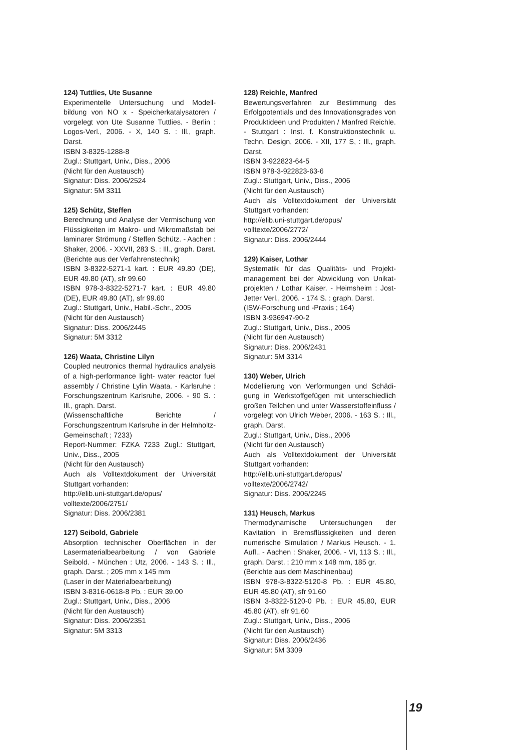124) Tuttlies, Ute Susanne
Experimentelle Untersuchung und Modell-bildung von NO x - Speicherkatalysatoren / vorgelegt von Ute Susanne Tuttlies. - Berlin : Logos-Verl., 2006. - X, 140 S. : Ill., graph. Darst.
ISBN 3-8325-1288-8
Zugl.: Stuttgart, Univ., Diss., 2006
(Nicht für den Austausch)
Signatur: Diss. 2006/2524
Signatur: 5M 3311
125) Schütz, Steffen
Berechnung und Analyse der Vermischung von Flüssigkeiten im Makro- und Mikromaßstab bei laminarer Strömung / Steffen Schütz. - Aachen : Shaker, 2006. - XXVII, 283 S. : Ill., graph. Darst.
(Berichte aus der Verfahrenstechnik)
ISBN 3-8322-5271-1 kart. : EUR 49.80 (DE), EUR 49.80 (AT), sfr 99.60
ISBN 978-3-8322-5271-7 kart. : EUR 49.80 (DE), EUR 49.80 (AT), sfr 99.60
Zugl.: Stuttgart, Univ., Habil.-Schr., 2005
(Nicht für den Austausch)
Signatur: Diss. 2006/2445
Signatur: 5M 3312
126) Waata, Christine Lilyn
Coupled neutronics thermal hydraulics analysis of a high-performance light- water reactor fuel assembly / Christine Lylin Waata. - Karlsruhe : Forschungszentrum Karlsruhe, 2006. - 90 S. : Ill., graph. Darst.
(Wissenschaftliche Berichte / Forschungszentrum Karlsruhe in der Helmholtz-Gemeinschaft ; 7233)
Report-Nummer: FZKA 7233 Zugl.: Stuttgart, Univ., Diss., 2005
(Nicht für den Austausch)
Auch als Volltextdokument der Universität Stuttgart vorhanden:
http://elib.uni-stuttgart.de/opus/
volltexte/2006/2751/
Signatur: Diss. 2006/2381
127) Seibold, Gabriele
Absorption technischer Oberflächen in der Lasermaterialbearbeitung / von Gabriele Seibold. - München : Utz, 2006. - 143 S. : Ill., graph. Darst. ; 205 mm x 145 mm
(Laser in der Materialbearbeitung)
ISBN 3-8316-0618-8 Pb. : EUR 39.00
Zugl.: Stuttgart, Univ., Diss., 2006
(Nicht für den Austausch)
Signatur: Diss. 2006/2351
Signatur: 5M 3313
128) Reichle, Manfred
Bewertungsverfahren zur Bestimmung des Erfolgpotentials und des Innovationsgrades von Produktideen und Produkten / Manfred Reichle. - Stuttgart : Inst. f. Konstruktionstechnik u. Techn. Design, 2006. - XII, 177 S, : Ill., graph. Darst.
ISBN 3-922823-64-5
ISBN 978-3-922823-63-6
Zugl.: Stuttgart, Univ., Diss., 2006
(Nicht für den Austausch)
Auch als Volltextdokument der Universität Stuttgart vorhanden:
http://elib.uni-stuttgart.de/opus/
volltexte/2006/2772/
Signatur: Diss. 2006/2444
129) Kaiser, Lothar
Systematik für das Qualitäts- und Projekt-management bei der Abwicklung von Unikat-projekten / Lothar Kaiser. - Heimsheim : Jost-Jetter Verl., 2006. - 174 S. : graph. Darst.
(ISW-Forschung und -Praxis ; 164)
ISBN 3-936947-90-2
Zugl.: Stuttgart, Univ., Diss., 2005
(Nicht für den Austausch)
Signatur: Diss. 2006/2431
Signatur: 5M 3314
130) Weber, Ulrich
Modellierung von Verformungen und Schädi-gung in Werkstoffgefügen mit unterschiedlich großen Teilchen und unter Wasserstoffeinfluss / vorgelegt von Ulrich Weber, 2006. - 163 S. : Ill., graph. Darst.
Zugl.: Stuttgart, Univ., Diss., 2006
(Nicht für den Austausch)
Auch als Volltextdokument der Universität Stuttgart vorhanden:
http://elib.uni-stuttgart.de/opus/
volltexte/2006/2742/
Signatur: Diss. 2006/2245
131) Heusch, Markus
Thermodynamische Untersuchungen der Kavitation in Bremsflüssigkeiten und deren numerische Simulation / Markus Heusch. - 1. Aufl.. - Aachen : Shaker, 2006. - VI, 113 S. : Ill., graph. Darst. ; 210 mm x 148 mm, 185 gr.
(Berichte aus dem Maschinenbau)
ISBN 978-3-8322-5120-8 Pb. : EUR 45.80, EUR 45.80 (AT), sfr 91.60
ISBN 3-8322-5120-0 Pb. : EUR 45.80, EUR 45.80 (AT), sfr 91.60
Zugl.: Stuttgart, Univ., Diss., 2006
(Nicht für den Austausch)
Signatur: Diss. 2006/2436
Signatur: 5M 3309
19